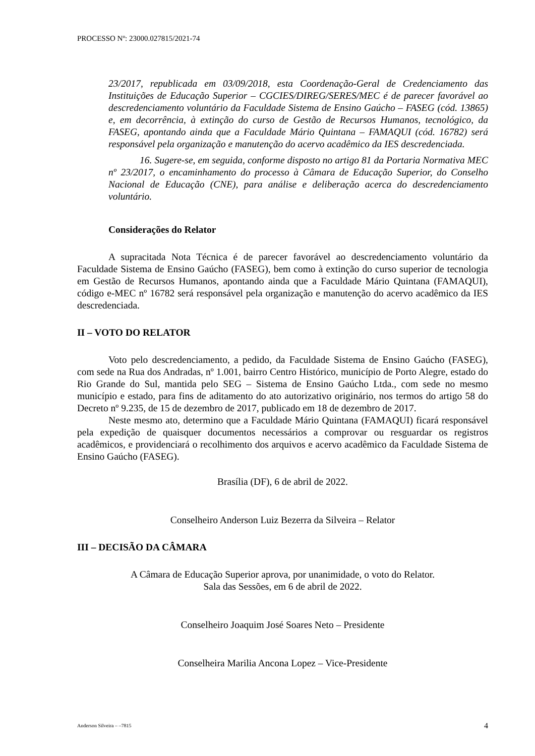PROCESSO Nº: 23000.027815/2021-74
23/2017, republicada em 03/09/2018, esta Coordenação-Geral de Credenciamento das Instituições de Educação Superior – CGCIES/DIREG/SERES/MEC é de parecer favorável ao descredenciamento voluntário da Faculdade Sistema de Ensino Gaúcho – FASEG (cód. 13865) e, em decorrência, à extinção do curso de Gestão de Recursos Humanos, tecnológico, da FASEG, apontando ainda que a Faculdade Mário Quintana – FAMAQUI (cód. 16782) será responsável pela organização e manutenção do acervo acadêmico da IES descredenciada.
16. Sugere-se, em seguida, conforme disposto no artigo 81 da Portaria Normativa MEC nº 23/2017, o encaminhamento do processo à Câmara de Educação Superior, do Conselho Nacional de Educação (CNE), para análise e deliberação acerca do descredenciamento voluntário.
Considerações do Relator
A supracitada Nota Técnica é de parecer favorável ao descredenciamento voluntário da Faculdade Sistema de Ensino Gaúcho (FASEG), bem como à extinção do curso superior de tecnologia em Gestão de Recursos Humanos, apontando ainda que a Faculdade Mário Quintana (FAMAQUI), código e-MEC nº 16782 será responsável pela organização e manutenção do acervo acadêmico da IES descredenciada.
II – VOTO DO RELATOR
Voto pelo descredenciamento, a pedido, da Faculdade Sistema de Ensino Gaúcho (FASEG), com sede na Rua dos Andradas, nº 1.001, bairro Centro Histórico, município de Porto Alegre, estado do Rio Grande do Sul, mantida pelo SEG – Sistema de Ensino Gaúcho Ltda., com sede no mesmo município e estado, para fins de aditamento do ato autorizativo originário, nos termos do artigo 58 do Decreto nº 9.235, de 15 de dezembro de 2017, publicado em 18 de dezembro de 2017.
Neste mesmo ato, determino que a Faculdade Mário Quintana (FAMAQUI) ficará responsável pela expedição de quaisquer documentos necessários a comprovar ou resguardar os registros acadêmicos, e providenciará o recolhimento dos arquivos e acervo acadêmico da Faculdade Sistema de Ensino Gaúcho (FASEG).
Brasília (DF), 6 de abril de 2022.
Conselheiro Anderson Luiz Bezerra da Silveira – Relator
III – DECISÃO DA CÂMARA
A Câmara de Educação Superior aprova, por unanimidade, o voto do Relator.
Sala das Sessões, em 6 de abril de 2022.
Conselheiro Joaquim José Soares Neto – Presidente
Conselheira Marilia Ancona Lopez – Vice-Presidente
Anderson Silveira – –7815 4